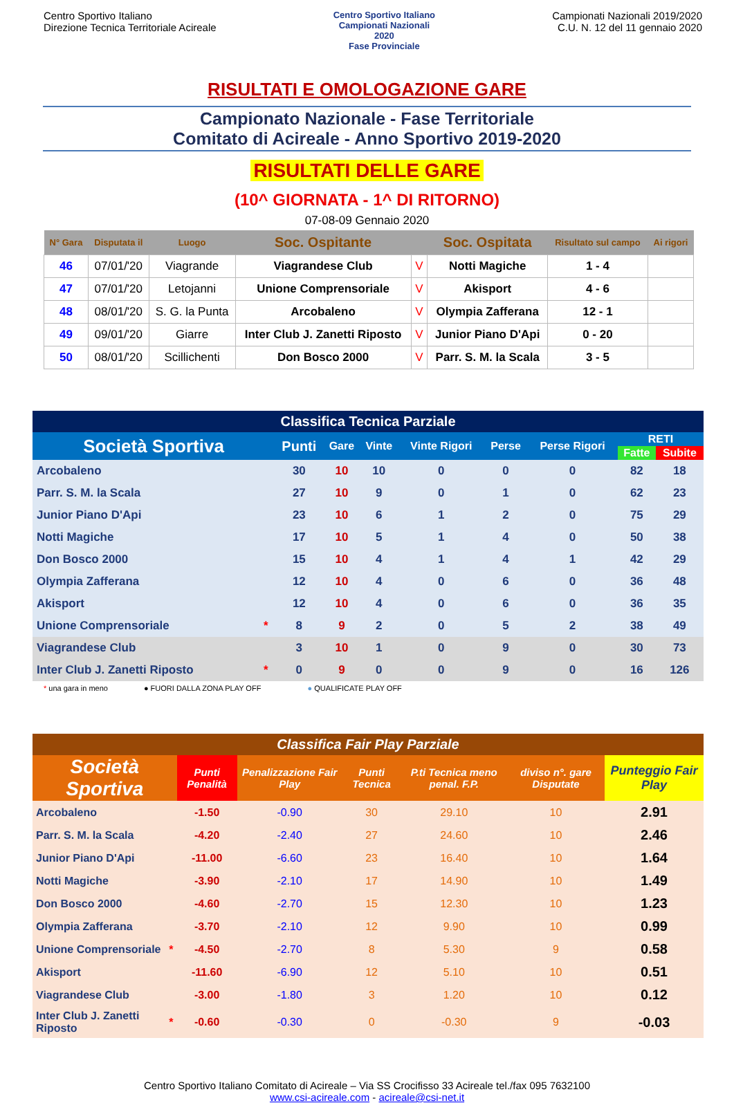Centro Sportivo Italiano
Direzione Tecnica Territoriale Acireale
Centro Sportivo Italiano
Campionati Nazionali
2020
Fase Provinciale
Campionati Nazionali 2019/2020
C.U. N. 12 del 11 gennaio 2020
RISULTATI E OMOLOGAZIONE GARE
Campionato Nazionale - Fase Territoriale
Comitato di Acireale - Anno Sportivo 2019-2020
RISULTATI DELLE GARE
(10^ GIORNATA - 1^ DI RITORNO)
07-08-09 Gennaio 2020
| N° Gara | Disputata il | Luogo | Soc. Ospitante | | Soc. Ospitata | Risultato sul campo | Ai rigori |
| --- | --- | --- | --- | --- | --- | --- | --- |
| 46 | 07/01/'20 | Viagrande | Viagrandese Club | V | Notti Magiche | 1 - 4 | |
| 47 | 07/01/'20 | Letojanni | Unione Comprensoriale | V | Akisport | 4 - 6 | |
| 48 | 08/01/'20 | S. G. la Punta | Arcobaleno | V | Olympia Zafferana | 12 - 1 | |
| 49 | 09/01/'20 | Giarre | Inter Club J. Zanetti Riposto | V | Junior Piano D'Api | 0 - 20 | |
| 50 | 08/01/'20 | Scillichenti | Don Bosco 2000 | V | Parr. S. M. la Scala | 3 - 5 | |
| Classifica Tecnica Parziale | | | | | | | | | |
| --- | --- | --- | --- | --- | --- | --- | --- | --- | --- |
| Società Sportiva | | Punti | Gare | Vinte | Vinte Rigori | Perse | Perse Rigori | RETI | |
| | | | | | | | | Fatte | Subite |
| Arcobaleno | | 30 | 10 | 10 | 0 | 0 | 0 | 82 | 18 |
| Parr. S. M. la Scala | | 27 | 10 | 9 | 0 | 1 | 0 | 62 | 23 |
| Junior Piano D'Api | | 23 | 10 | 6 | 1 | 2 | 0 | 75 | 29 |
| Notti Magiche | | 17 | 10 | 5 | 1 | 4 | 0 | 50 | 38 |
| Don Bosco 2000 | | 15 | 10 | 4 | 1 | 4 | 1 | 42 | 29 |
| Olympia Zafferana | | 12 | 10 | 4 | 0 | 6 | 0 | 36 | 48 |
| Akisport | | 12 | 10 | 4 | 0 | 6 | 0 | 36 | 35 |
| Unione Comprensoriale | * | 8 | 9 | 2 | 0 | 5 | 2 | 38 | 49 |
| Viagrandese Club | | 3 | 10 | 1 | 0 | 9 | 0 | 30 | 73 |
| Inter Club J. Zanetti Riposto | * | 0 | 9 | 0 | 0 | 9 | 0 | 16 | 126 |
* una gara in meno ● FUORI DALLA ZONA PLAY OFF ● QUALIFICATE PLAY OFF
| Classifica Fair Play Parziale | | | | | | | |
| --- | --- | --- | --- | --- | --- | --- | --- |
| Società Sportiva | | Punti Penalità | Penalizzazione Fair Play | Punti Tecnica | P.ti Tecnica meno penal. F.P. | diviso n°. gare Disputate | Punteggio Fair Play |
| Arcobaleno | | -1.50 | -0.90 | 30 | 29.10 | 10 | 2.91 |
| Parr. S. M. la Scala | | -4.20 | -2.40 | 27 | 24.60 | 10 | 2.46 |
| Junior Piano D'Api | | -11.00 | -6.60 | 23 | 16.40 | 10 | 1.64 |
| Notti Magiche | | -3.90 | -2.10 | 17 | 14.90 | 10 | 1.49 |
| Don Bosco 2000 | | -4.60 | -2.70 | 15 | 12.30 | 10 | 1.23 |
| Olympia Zafferana | | -3.70 | -2.10 | 12 | 9.90 | 10 | 0.99 |
| Unione Comprensoriale | * | -4.50 | -2.70 | 8 | 5.30 | 9 | 0.58 |
| Akisport | | -11.60 | -6.90 | 12 | 5.10 | 10 | 0.51 |
| Viagrandese Club | | -3.00 | -1.80 | 3 | 1.20 | 10 | 0.12 |
| Inter Club J. Zanetti Riposto | * | -0.60 | -0.30 | 0 | -0.30 | 9 | -0.03 |
Centro Sportivo Italiano Comitato di Acireale – Via SS Crocifisso 33 Acireale tel./fax 095 7632100
www.csi-acireale.com - acireale@csi-net.it